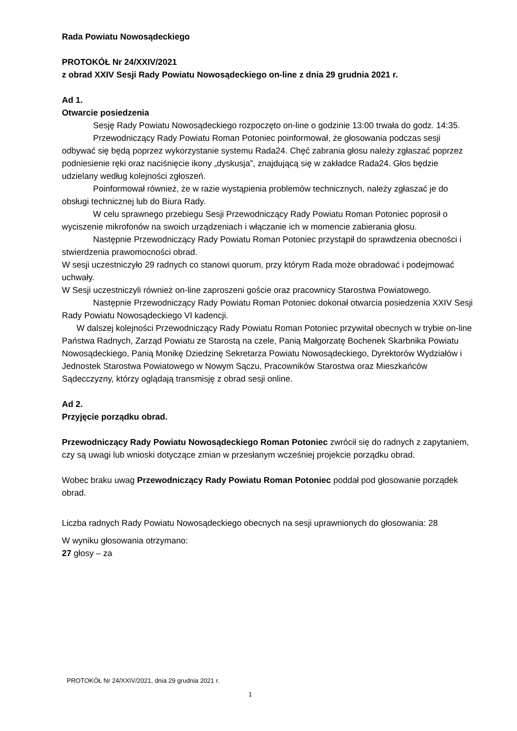Rada Powiatu Nowosądeckiego
PROTOKÓŁ Nr 24/XXIV/2021
z obrad XXIV Sesji Rady Powiatu Nowosądeckiego on-line z dnia 29 grudnia 2021 r.
Ad 1.
Otwarcie posiedzenia
Sesję Rady Powiatu Nowosądeckiego rozpoczęto on-line o godzinie 13:00 trwała do godz. 14:35.
Przewodniczący Rady Powiatu Roman Potoniec poinformował, że głosowania podczas sesji odbywać się będą poprzez wykorzystanie systemu Rada24. Chęć zabrania głosu należy zgłaszać poprzez podniesienie ręki oraz naciśnięcie ikony „dyskusja”, znajdującą się w zakładce Rada24. Głos będzie udzielany według kolejności zgłoszeń.
Poinformował również, że w razie wystąpienia problemów technicznych, należy zgłaszać je do obsługi technicznej lub do Biura Rady.
W celu sprawnego przebiegu Sesji Przewodniczący Rady Powiatu Roman Potoniec poprosił o wyciszenie mikrofonów na swoich urządzeniach i włączanie ich w momencie zabierania głosu.
Następnie Przewodniczący Rady Powiatu Roman Potoniec przystąpił do sprawdzenia obecności i stwierdzenia prawomocności obrad.
W sesji uczestniczyło 29 radnych co stanowi quorum, przy którym Rada może obradować i podejmować uchwały.
W Sesji uczestniczyli również on-line zaproszeni goście oraz pracownicy Starostwa Powiatowego.
Następnie Przewodniczący Rady Powiatu Roman Potoniec dokonał otwarcia posiedzenia XXIV Sesji Rady Powiatu Nowosądeckiego VI kadencji.
W dalszej kolejności Przewodniczący Rady Powiatu Roman Potoniec przywitał obecnych w trybie on-line Państwa Radnych, Zarząd Powiatu ze Starostą na czele, Panią Małgorzatę Bochenek Skarbnika Powiatu Nowosądeckiego, Panią Monikę Dziedzinę Sekretarza Powiatu Nowosądeckiego, Dyrektorów Wydziałów i Jednostek Starostwa Powiatowego w Nowym Sączu, Pracowników Starostwa oraz Mieszkańców Sądecczyzny, którzy oglądają transmisję z obrad sesji online.
Ad 2.
Przyjęcie porządku obrad.
Przewodniczący Rady Powiatu Nowosądeckiego Roman Potoniec zwrócił się do radnych z zapytaniem, czy są uwagi lub wnioski dotyczące zmian w przesłanym wcześniej projekcie porządku obrad.
Wobec braku uwag Przewodniczący Rady Powiatu Roman Potoniec poddał pod głosowanie porządek obrad.
Liczba radnych Rady Powiatu Nowosądeckiego obecnych na sesji uprawnionych do głosowania: 28
W wyniku głosowania otrzymano:
27 głosy – za
PROTOKÓŁ Nr 24/XXIV/2021, dnia 29 grudnia 2021 r.
1